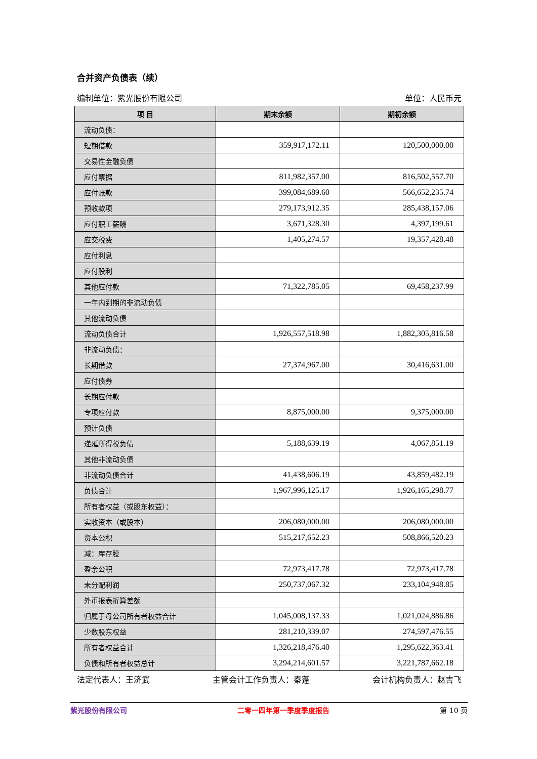合并资产负债表（续）
编制单位：紫光股份有限公司 单位：人民币元
| 项 目 | 期末余额 | 期初余额 |
| --- | --- | --- |
| 流动负债： | | |
| 短期借款 | 359,917,172.11 | 120,500,000.00 |
| 交易性金融负债 | | |
| 应付票据 | 811,982,357.00 | 816,502,557.70 |
| 应付账款 | 399,084,689.60 | 566,652,235.74 |
| 预收款项 | 279,173,912.35 | 285,438,157.06 |
| 应付职工薪酬 | 3,671,328.30 | 4,397,199.61 |
| 应交税费 | 1,405,274.57 | 19,357,428.48 |
| 应付利息 | | |
| 应付股利 | | |
| 其他应付款 | 71,322,785.05 | 69,458,237.99 |
| 一年内到期的非流动负债 | | |
| 其他流动负债 | | |
| 流动负债合计 | 1,926,557,518.98 | 1,882,305,816.58 |
| 非流动负债： | | |
| 长期借款 | 27,374,967.00 | 30,416,631.00 |
| 应付债券 | | |
| 长期应付款 | | |
| 专项应付款 | 8,875,000.00 | 9,375,000.00 |
| 预计负债 | | |
| 递延所得税负债 | 5,188,639.19 | 4,067,851.19 |
| 其他非流动负债 | | |
| 非流动负债合计 | 41,438,606.19 | 43,859,482.19 |
| 负债合计 | 1,967,996,125.17 | 1,926,165,298.77 |
| 所有者权益（或股东权益）： | | |
| 实收资本（或股本） | 206,080,000.00 | 206,080,000.00 |
| 资本公积 | 515,217,652.23 | 508,866,520.23 |
| 减：库存股 | | |
| 盈余公积 | 72,973,417.78 | 72,973,417.78 |
| 未分配利润 | 250,737,067.32 | 233,104,948.85 |
| 外币报表折算差额 | | |
| 归属于母公司所有者权益合计 | 1,045,008,137.33 | 1,021,024,886.86 |
| 少数股东权益 | 281,210,339.07 | 274,597,476.55 |
| 所有者权益合计 | 1,326,218,476.40 | 1,295,622,363.41 |
| 负债和所有者权益总计 | 3,294,214,601.57 | 3,221,787,662.18 |
法定代表人：王济武 主管会计工作负责人：秦蓬 会计机构负责人：赵吉飞
紫光股份有限公司 二零一四年第一季度季度报告 第 10 页